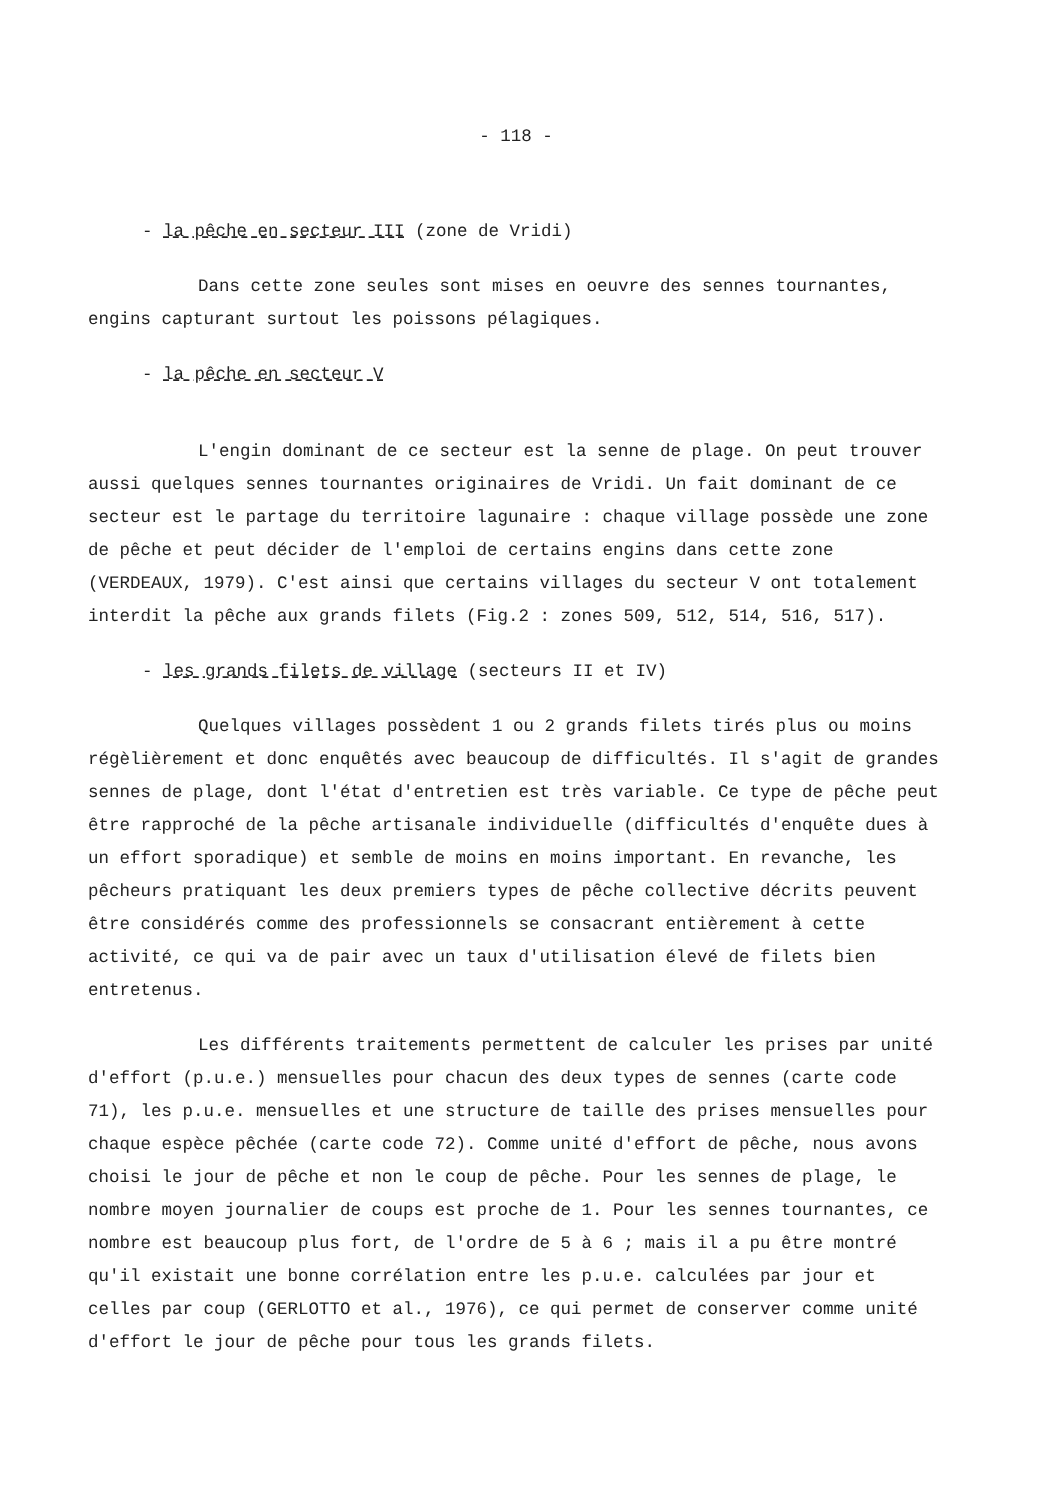- 118 -
- la pêche en secteur III (zone de Vridi)
Dans cette zone seules sont mises en oeuvre des sennes tournantes, engins capturant surtout les poissons pélagiques.
- la pêche en secteur V
L'engin dominant de ce secteur est la senne de plage. On peut trouver aussi quelques sennes tournantes originaires de Vridi. Un fait dominant de ce secteur est le partage du territoire lagunaire : chaque village possède une zone de pêche et peut décider de l'emploi de certains engins dans cette zone (VERDEAUX, 1979). C'est ainsi que certains villages du secteur V ont totalement interdit la pêche aux grands filets (Fig.2 : zones 509, 512, 514, 516, 517).
- les grands filets de village (secteurs II et IV)
Quelques villages possèdent 1 ou 2 grands filets tirés plus ou moins régèlièrement et donc enquêtés avec beaucoup de difficultés. Il s'agit de grandes sennes de plage, dont l'état d'entretien est très variable. Ce type de pêche peut être rapproché de la pêche artisanale individuelle (difficultés d'enquête dues à un effort sporadique) et semble de moins en moins important. En revanche, les pêcheurs pratiquant les deux premiers types de pêche collective décrits peuvent être considérés comme des professionnels se consacrant entièrement à cette activité, ce qui va de pair avec un taux d'utilisation élevé de filets bien entretenus.
Les différents traitements permettent de calculer les prises par unité d'effort (p.u.e.) mensuelles pour chacun des deux types de sennes (carte code 71), les p.u.e. mensuelles et une structure de taille des prises mensuelles pour chaque espèce pêchée (carte code 72). Comme unité d'effort de pêche, nous avons choisi le jour de pêche et non le coup de pêche. Pour les sennes de plage, le nombre moyen journalier de coups est proche de 1. Pour les sennes tournantes, ce nombre est beaucoup plus fort, de l'ordre de 5 à 6 ; mais il a pu être montré qu'il existait une bonne corrélation entre les p.u.e. calculées par jour et celles par coup (GERLOTTO et al., 1976), ce qui permet de conserver comme unité d'effort le jour de pêche pour tous les grands filets.